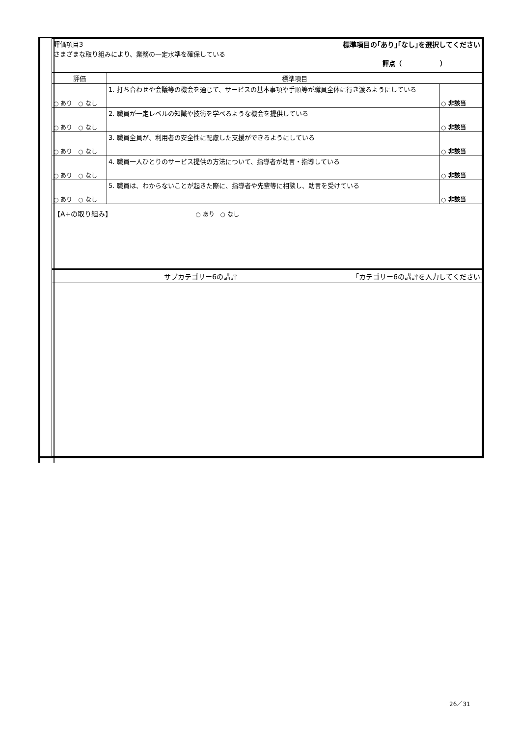| 評価項目3 標準項目の｢あり｣｢なし｣を選択してください さまざまな取り組みにより、業務の一定水準を確保している 評点（ ） | | |
| 評価 | 標準項目 | |
| ○ あり ○ なし | 1. 打ち合わせや会議等の機会を通じて、サービスの基本事項や手順等が職員全体に行き渡るようにしている | ○ 非該当 |
| ○ あり ○ なし | 2. 職員が一定レベルの知識や技術を学べるような機会を提供している | ○ 非該当 |
| ○ あり ○ なし | 3. 職員全員が、利用者の安全性に配慮した支援ができるようにしている | ○ 非該当 |
| ○ あり ○ なし | 4. 職員一人ひとりのサービス提供の方法について、指導者が助言・指導している | ○ 非該当 |
| ○ あり ○ なし | 5. 職員は、わからないことが起きた際に、指導者や先輩等に相談し、助言を受けている | ○ 非該当 |
| 【A+の取り組み】 ○ あり ○ なし | | |
| サブカテゴリー6の講評 ｢カテゴリー6の講評を入力してください | | |
26／31